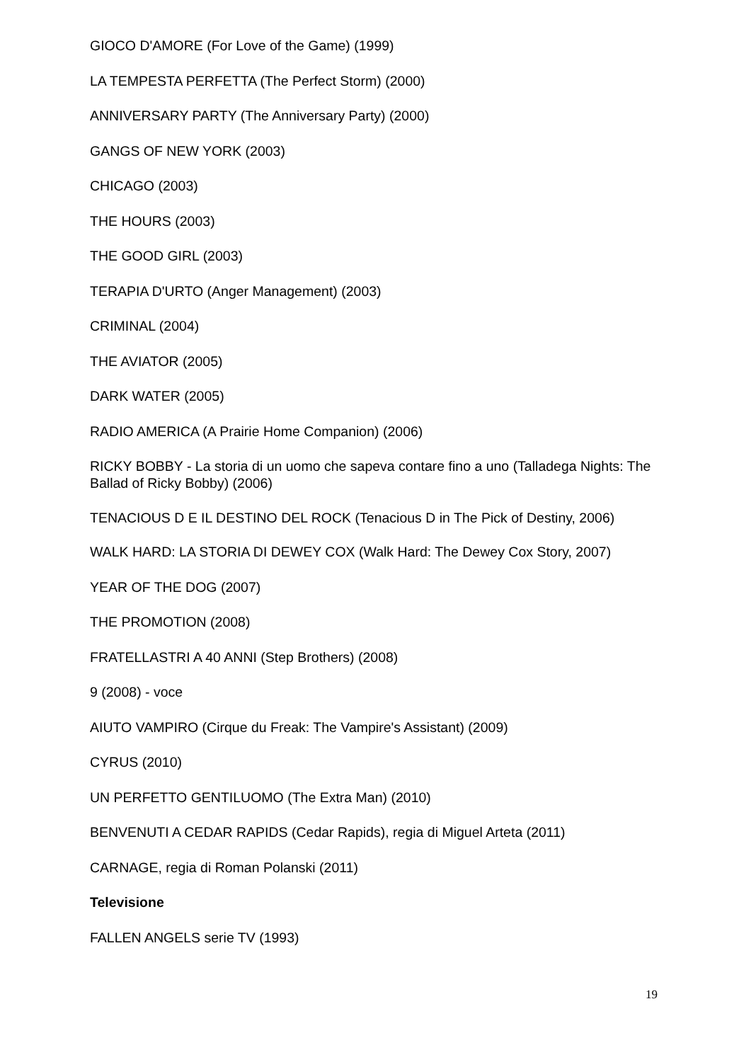GIOCO D'AMORE (For Love of the Game) (1999)
LA TEMPESTA PERFETTA (The Perfect Storm) (2000)
ANNIVERSARY PARTY (The Anniversary Party) (2000)
GANGS OF NEW YORK (2003)
CHICAGO (2003)
THE HOURS (2003)
THE GOOD GIRL (2003)
TERAPIA D'URTO (Anger Management) (2003)
CRIMINAL (2004)
THE AVIATOR (2005)
DARK WATER (2005)
RADIO AMERICA (A Prairie Home Companion) (2006)
RICKY BOBBY - La storia di un uomo che sapeva contare fino a uno (Talladega Nights: The Ballad of Ricky Bobby) (2006)
TENACIOUS D E IL DESTINO DEL ROCK (Tenacious D in The Pick of Destiny, 2006)
WALK HARD: LA STORIA DI DEWEY COX (Walk Hard: The Dewey Cox Story, 2007)
YEAR OF THE DOG (2007)
THE PROMOTION (2008)
FRATELLASTRI A 40 ANNI (Step Brothers) (2008)
9 (2008) - voce
AIUTO VAMPIRO (Cirque du Freak: The Vampire's Assistant) (2009)
CYRUS (2010)
UN PERFETTO GENTILUOMO (The Extra Man) (2010)
BENVENUTI A CEDAR RAPIDS (Cedar Rapids), regia di Miguel Arteta (2011)
CARNAGE, regia di Roman Polanski (2011)
Televisione
FALLEN ANGELS serie TV (1993)
19